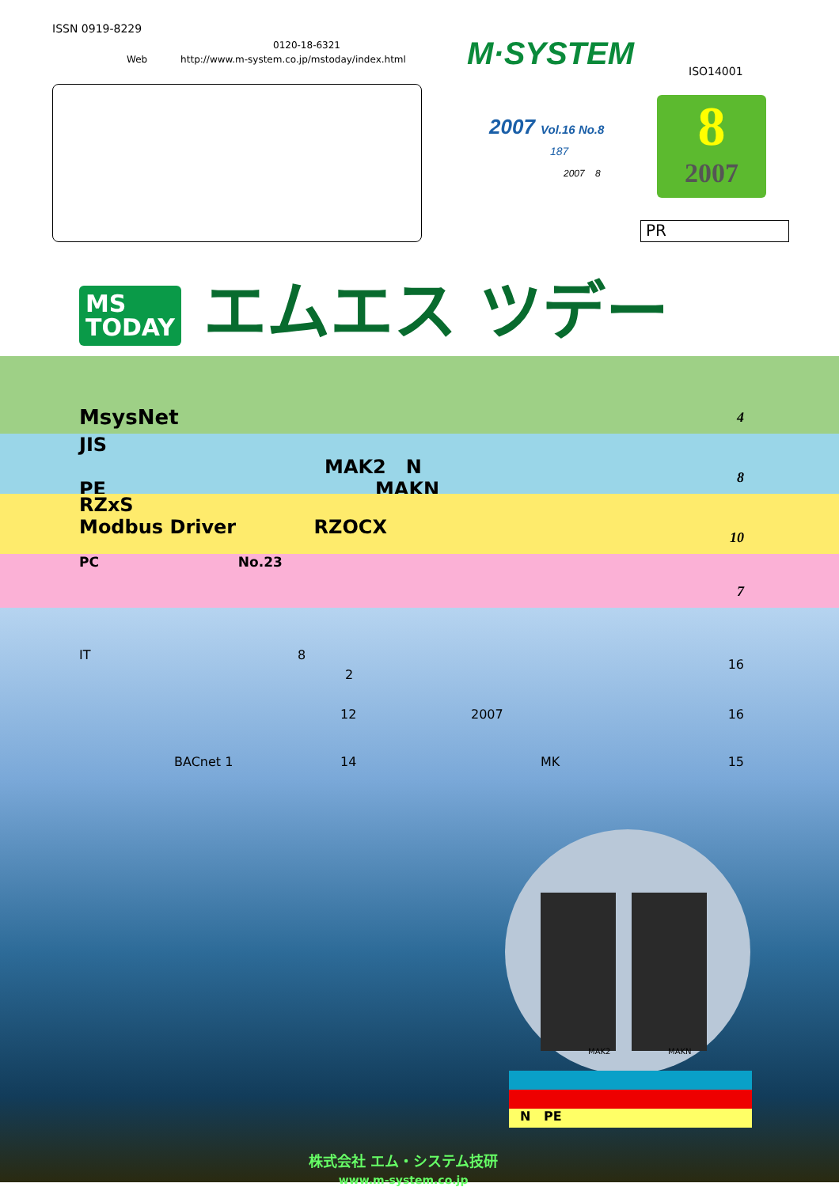ISSN 0919-8229
0120-18-6321
Web http://www.m-system.co.jp/mstoday/index.html
M·SYSTEM ISO14001
2007 Vol.16 No.8
187
2007 8
8
2007
PR
MS
TODAY エムエス ツデー
MsysNet
4
JIS
MAK2 N PE MAKN
8
RZxS
Modbus Driver RZOCX
10
PC No.23
7
IT 8
2
16
12 2007 16 BACnet 1 14 MK 15
MAK2 MAKN
N PE
株式会社 エム・システム技研
www.m-system.co.jp